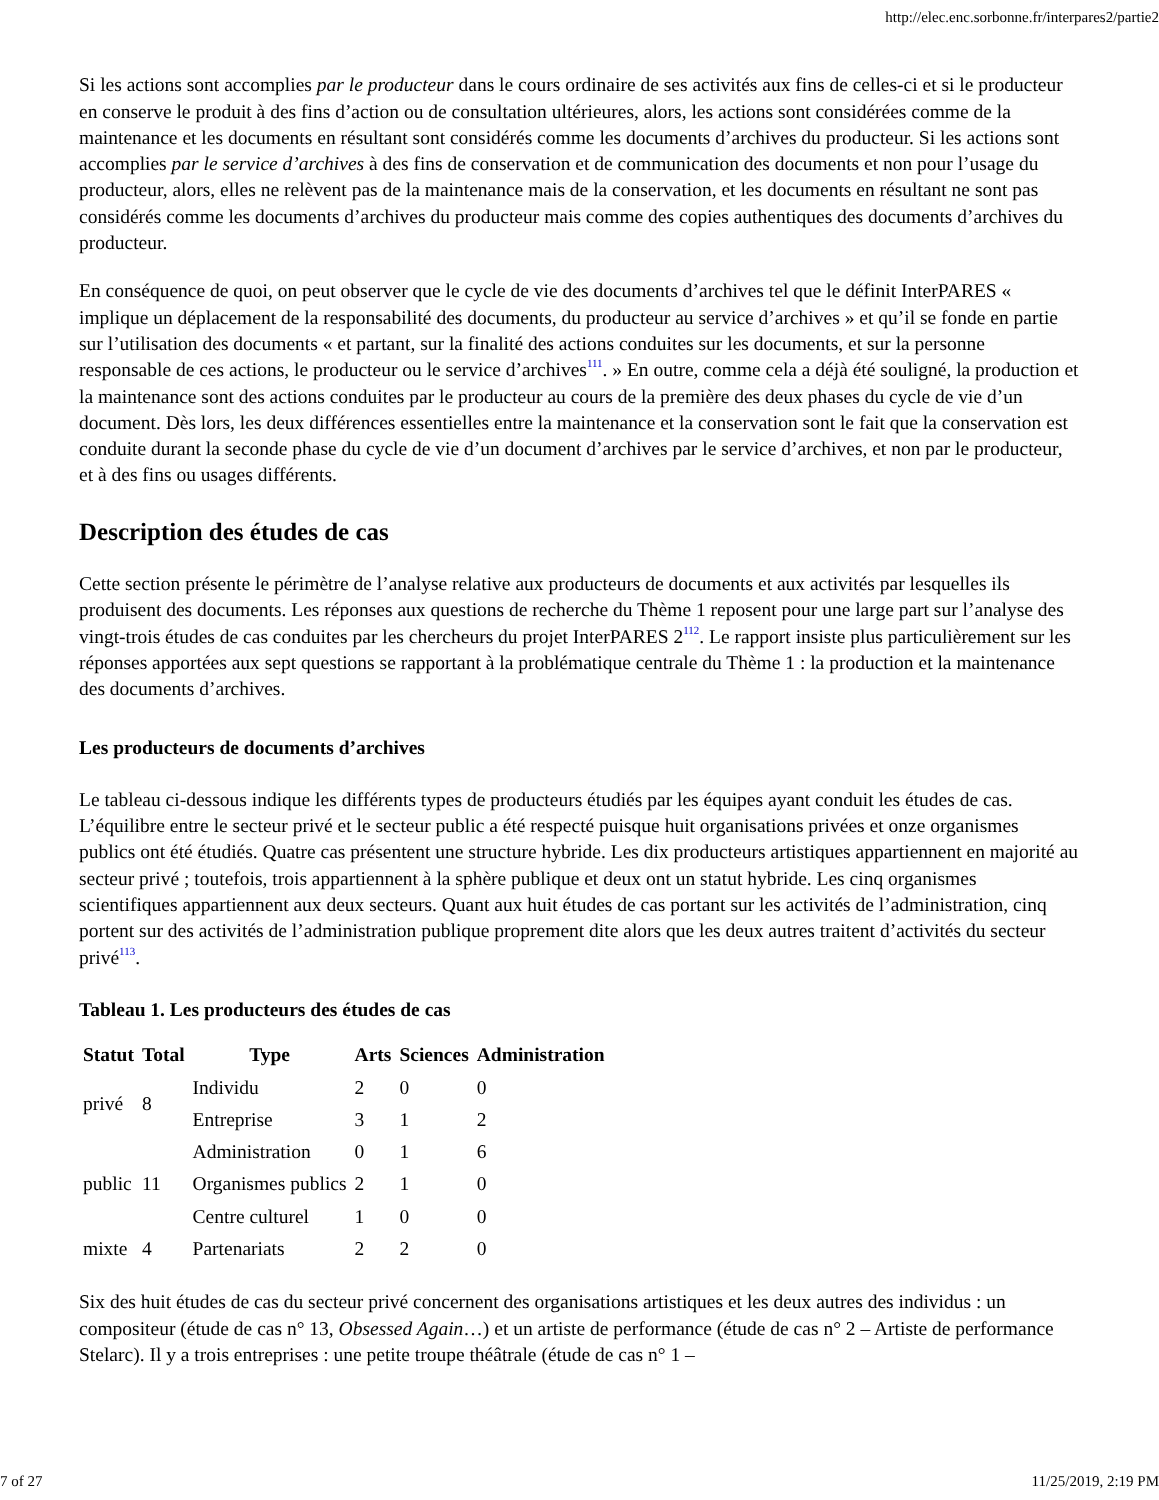http://elec.enc.sorbonne.fr/interpares2/partie2
Si les actions sont accomplies par le producteur dans le cours ordinaire de ses activités aux fins de celles-ci et si le producteur en conserve le produit à des fins d’action ou de consultation ultérieures, alors, les actions sont considérées comme de la maintenance et les documents en résultant sont considérés comme les documents d’archives du producteur. Si les actions sont accomplies par le service d’archives à des fins de conservation et de communication des documents et non pour l’usage du producteur, alors, elles ne relèvent pas de la maintenance mais de la conservation, et les documents en résultant ne sont pas considérés comme les documents d’archives du producteur mais comme des copies authentiques des documents d’archives du producteur.
En conséquence de quoi, on peut observer que le cycle de vie des documents d’archives tel que le définit InterPARES « implique un déplacement de la responsabilité des documents, du producteur au service d’archives » et qu’il se fonde en partie sur l’utilisation des documents « et partant, sur la finalité des actions conduites sur les documents, et sur la personne responsable de ces actions, le producteur ou le service d’archives<sup>111</sup>. » En outre, comme cela a déjà été souligné, la production et la maintenance sont des actions conduites par le producteur au cours de la première des deux phases du cycle de vie d’un document. Dès lors, les deux différences essentielles entre la maintenance et la conservation sont le fait que la conservation est conduite durant la seconde phase du cycle de vie d’un document d’archives par le service d’archives, et non par le producteur, et à des fins ou usages différents.
Description des études de cas
Cette section présente le périmètre de l’analyse relative aux producteurs de documents et aux activités par lesquelles ils produisent des documents. Les réponses aux questions de recherche du Thème 1 reposent pour une large part sur l’analyse des vingt-trois études de cas conduites par les chercheurs du projet InterPARES 2<sup>112</sup>. Le rapport insiste plus particulièrement sur les réponses apportées aux sept questions se rapportant à la problématique centrale du Thème 1 : la production et la maintenance des documents d’archives.
Les producteurs de documents d’archives
Le tableau ci-dessous indique les différents types de producteurs étudiés par les équipes ayant conduit les études de cas. L’équilibre entre le secteur privé et le secteur public a été respecté puisque huit organisations privées et onze organismes publics ont été étudiés. Quatre cas présentent une structure hybride. Les dix producteurs artistiques appartiennent en majorité au secteur privé ; toutefois, trois appartiennent à la sphère publique et deux ont un statut hybride. Les cinq organismes scientifiques appartiennent aux deux secteurs. Quant aux huit études de cas portant sur les activités de l’administration, cinq portent sur des activités de l’administration publique proprement dite alors que les deux autres traitent d’activités du secteur privé<sup>113</sup>.
Tableau 1. Les producteurs des études de cas
| Statut | Total | Type | Arts | Sciences | Administration |
| --- | --- | --- | --- | --- | --- |
| privé | 8 | Individu | 2 | 0 | 0 |
| | | Entreprise | 3 | 1 | 2 |
| public | 11 | Administration | 0 | 1 | 6 |
| | | Organismes publics | 2 | 1 | 0 |
| | | Centre culturel | 1 | 0 | 0 |
| mixte | 4 | Partenariats | 2 | 2 | 0 |
Six des huit études de cas du secteur privé concernent des organisations artistiques et les deux autres des individus : un compositeur (étude de cas n° 13, Obsessed Again…) et un artiste de performance (étude de cas n° 2 – Artiste de performance Stelarc). Il y a trois entreprises : une petite troupe théâtrale (étude de cas n° 1 –
7 of 27 11/25/2019, 2:19 PM